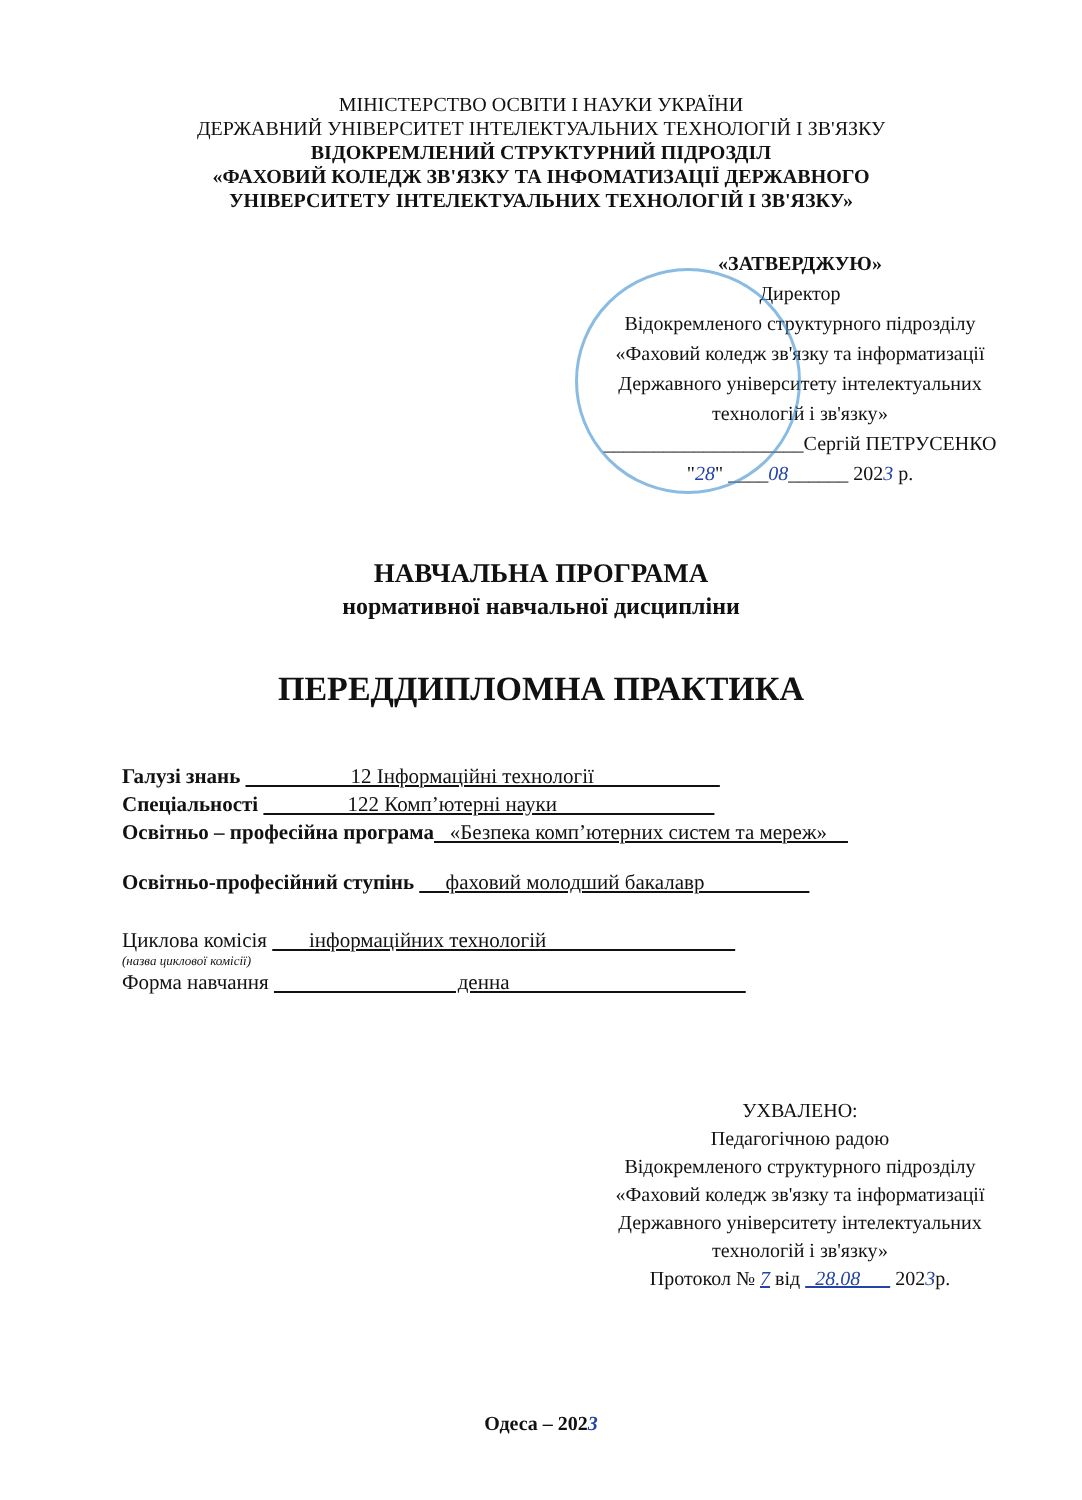МІНІСТЕРСТВО ОСВІТИ І НАУКИ УКРАЇНИ
ДЕРЖАВНИЙ УНІВЕРСИТЕТ ІНТЕЛЕКТУАЛЬНИХ ТЕХНОЛОГІЙ І ЗВ'ЯЗКУ
ВІДОКРЕМЛЕНИЙ СТРУКТУРНИЙ ПІДРОЗДІЛ
«ФАХОВИЙ КОЛЕДЖ ЗВ'ЯЗКУ ТА ІНФОМАТИЗАЦІЇ ДЕРЖАВНОГО
УНІВЕРСИТЕТУ ІНТЕЛЕКТУАЛЬНИХ ТЕХНОЛОГІЙ І ЗВ'ЯЗКУ»
«ЗАТВЕРДЖУЮ»
Директор
Відокремленого структурного підрозділу
«Фаховий коледж зв'язку та інформатизації
Державного університету інтелектуальних
технологій і зв'язку»
____________________Сергій ПЕТРУСЕНКО
"28" ____08______ 2023 р.
НАВЧАЛЬНА ПРОГРАМА
нормативної навчальної дисципліни
ПЕРЕДДИПЛОМНА ПРАКТИКА
Галузі знань 12 Інформаційні технології
Спеціальності 122 Комп’ютерні науки
Освітньо – професійна програма «Безпека комп’ютерних систем та мереж»
Освітньо-професійний ступінь фаховий молодший бакалавр
Циклова комісія інформаційних технологій
(назва циклової комісії)
Форма навчання денна
УХВАЛЕНО:
Педагогічною радою
Відокремленого структурного підрозділу
«Фаховий коледж зв'язку та інформатизації
Державного університету інтелектуальних
технологій і зв'язку»
Протокол № 7 від 28.08 2023р.
Одеса – 2023